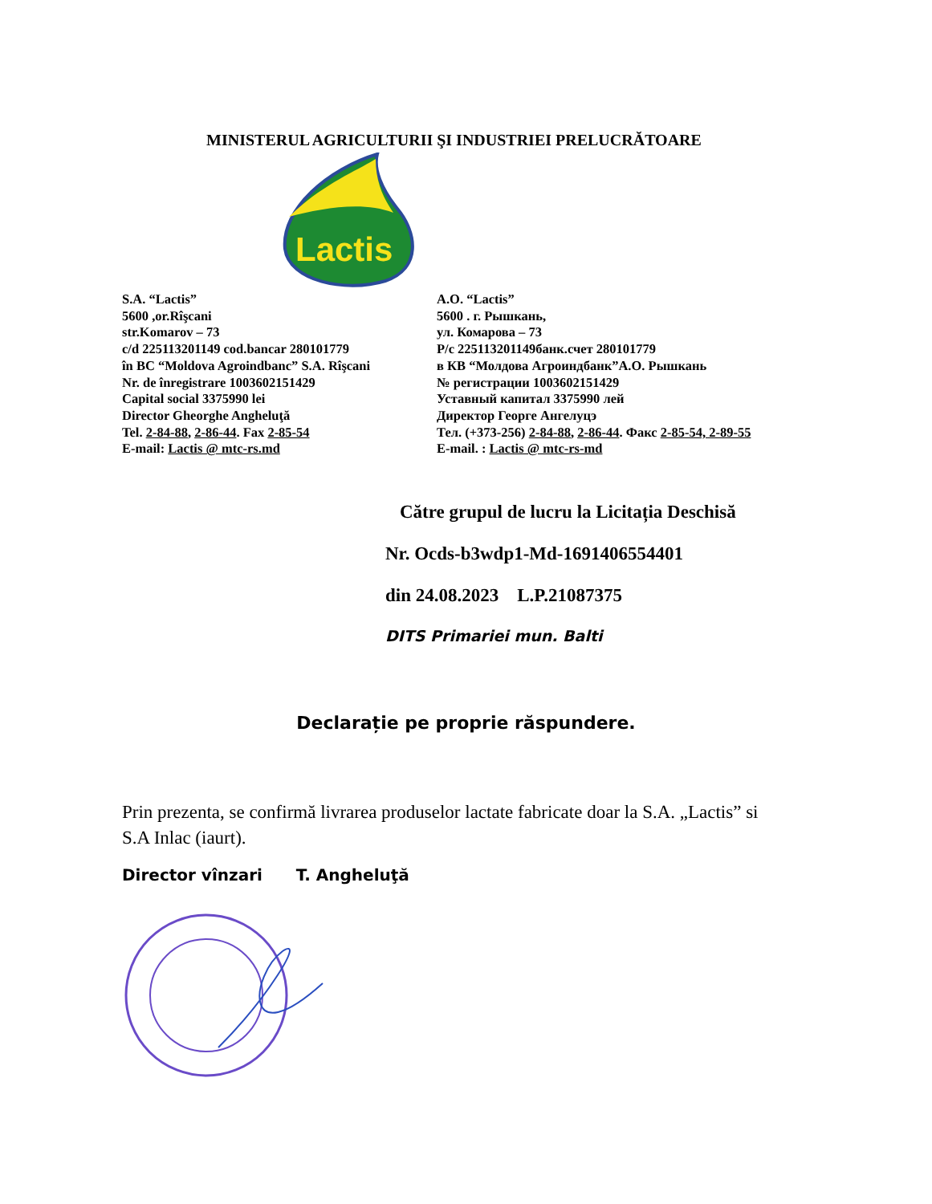MINISTERUL AGRICULTURII ŞI INDUSTRIEI PRELUCRĂTOARE
Lactis
S.A. “Lactis”
5600 ,or.Rîşcani
str.Komarov – 73
c/d 225113201149 cod.bancar 280101779
în BC “Moldova Agroindbanc” S.A. Rîşcani
Nr. de înregistrare 1003602151429
Capital social 3375990 lei
Director Gheorghe Angheluţă
Tel. 2-84-88, 2-86-44. Fax 2-85-54
E-mail: Lactis @ mtc-rs.md
А.О. “Lactis”
5600 . г. Рышкань,
ул. Комарова – 73
Р/с 225113201149банк.счет 280101779
в КВ “Молдова Агроиндбанк”А.О. Рышкань
№ регистрации 1003602151429
Уставный капитал 3375990 лей
Директор Георге Ангелуцэ
Тел. (+373-256) 2-84-88, 2-86-44. Факс 2-85-54, 2-89-55
E-mail. : Lactis @ mtc-rs-md
Către grupul de lucru la Licitația Deschisă
Nr. Ocds-b3wdp1-Md-1691406554401
din 24.08.2023 L.P.21087375
DITS Primariei mun. Balti
Declarație pe proprie răspundere.
Prin prezenta, se confirmă livrarea produselor lactate fabricate doar la S.A. „Lactis” si S.A Inlac (iaurt).
Director vînzari T. Angheluţă